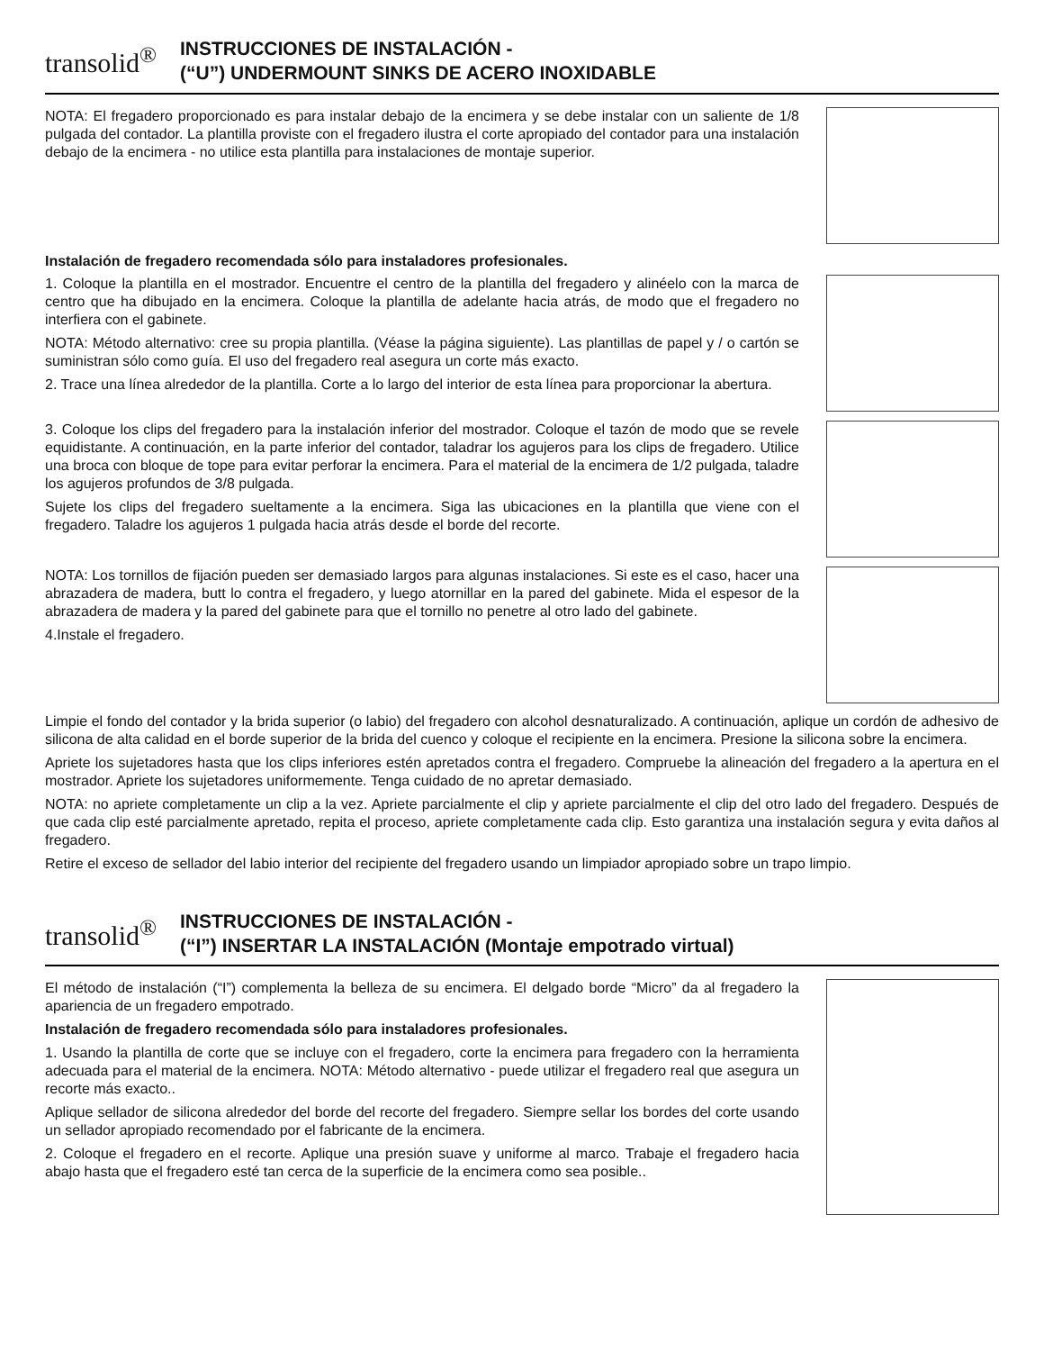transolid<sup>®</sup>
INSTRUCCIONES DE INSTALACIÓN -
(“U”) UNDERMOUNT SINKS DE ACERO INOXIDABLE
NOTA: El fregadero proporcionado es para instalar debajo de la encimera y se debe instalar con un saliente de 1/8 pulgada del contador. La plantilla proviste con el fregadero ilustra el corte apropiado del contador para una instalación debajo de la encimera - no utilice esta plantilla para instalaciones de montaje superior.
Instalación de fregadero recomendada sólo para instaladores profesionales.
1. Coloque la plantilla en el mostrador. Encuentre el centro de la plantilla del fregadero y alinéelo con la marca de centro que ha dibujado en la encimera. Coloque la plantilla de adelante hacia atrás, de modo que el fregadero no interfiera con el gabinete.
NOTA: Método alternativo: cree su propia plantilla. (Véase la página siguiente). Las plantillas de papel y / o cartón se suministran sólo como guía. El uso del fregadero real asegura un corte más exacto.
2. Trace una línea alrededor de la plantilla. Corte a lo largo del interior de esta línea para proporcionar la abertura.
3. Coloque los clips del fregadero para la instalación inferior del mostrador. Coloque el tazón de modo que se revele equidistante. A continuación, en la parte inferior del contador, taladrar los agujeros para los clips de fregadero. Utilice una broca con bloque de tope para evitar perforar la encimera. Para el material de la encimera de 1/2 pulgada, taladre los agujeros profundos de 3/8 pulgada.
Sujete los clips del fregadero sueltamente a la encimera. Siga las ubicaciones en la plantilla que viene con el fregadero. Taladre los agujeros 1 pulgada hacia atrás desde el borde del recorte.
NOTA: Los tornillos de fijación pueden ser demasiado largos para algunas instalaciones. Si este es el caso, hacer una abrazadera de madera, butt lo contra el fregadero, y luego atornillar en la pared del gabinete. Mida el espesor de la abrazadera de madera y la pared del gabinete para que el tornillo no penetre al otro lado del gabinete.
4.Instale el fregadero.
Limpie el fondo del contador y la brida superior (o labio) del fregadero con alcohol desnaturalizado. A continuación, aplique un cordón de adhesivo de silicona de alta calidad en el borde superior de la brida del cuenco y coloque el recipiente en la encimera. Presione la silicona sobre la encimera.
Apriete los sujetadores hasta que los clips inferiores estén apretados contra el fregadero. Compruebe la alineación del fregadero a la apertura en el mostrador. Apriete los sujetadores uniformemente. Tenga cuidado de no apretar demasiado.
NOTA: no apriete completamente un clip a la vez. Apriete parcialmente el clip y apriete parcialmente el clip del otro lado del fregadero. Después de que cada clip esté parcialmente apretado, repita el proceso, apriete completamente cada clip. Esto garantiza una instalación segura y evita daños al fregadero.
Retire el exceso de sellador del labio interior del recipiente del fregadero usando un limpiador apropiado sobre un trapo limpio.
transolid<sup>®</sup>
INSTRUCCIONES DE INSTALACIÓN -
(“I”) INSERTAR LA INSTALACIÓN (Montaje empotrado virtual)
El método de instalación (“I”) complementa la belleza de su encimera. El delgado borde “Micro” da al fregadero la apariencia de un fregadero empotrado.
Instalación de fregadero recomendada sólo para instaladores profesionales.
1. Usando la plantilla de corte que se incluye con el fregadero, corte la encimera para fregadero con la herramienta adecuada para el material de la encimera. NOTA: Método alternativo - puede utilizar el fregadero real que asegura un recorte más exacto..
Aplique sellador de silicona alrededor del borde del recorte del fregadero. Siempre sellar los bordes del corte usando un sellador apropiado recomendado por el fabricante de la encimera.
2. Coloque el fregadero en el recorte. Aplique una presión suave y uniforme al marco. Trabaje el fregadero hacia abajo hasta que el fregadero esté tan cerca de la superficie de la encimera como sea posible..